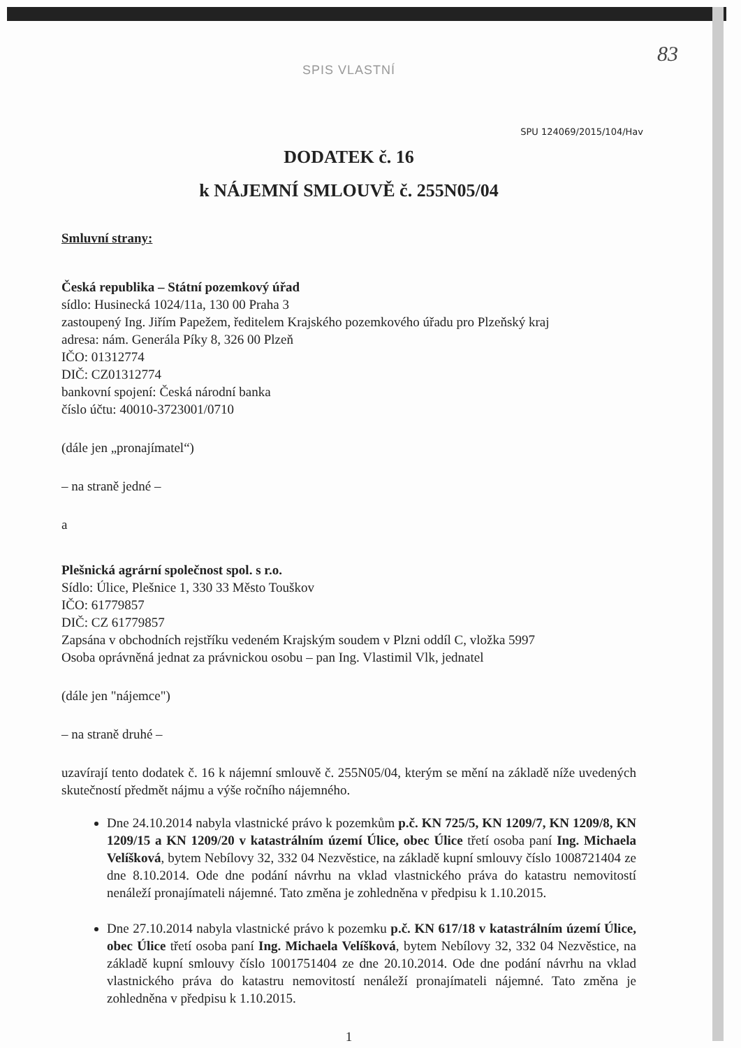83
SPIS VLASTNÍ
SPU 124069/2015/104/Hav
DODATEK č. 16
k NÁJEMNÍ SMLOUVĚ č. 255N05/04
Smluvní strany:
Česká republika – Státní pozemkový úřad
sídlo: Husinecká 1024/11a, 130 00 Praha 3
zastoupený Ing. Jiřím Papežem, ředitelem Krajského pozemkového úřadu pro Plzeňský kraj
adresa: nám. Generála Píky 8, 326 00 Plzeň
IČO: 01312774
DIČ: CZ01312774
bankovní spojení: Česká národní banka
číslo účtu: 40010-3723001/0710
(dále jen „pronajímatel“)
– na straně jedné –
a
Plešnická agrární společnost spol. s r.o.
Sídlo: Úlice, Plešnice 1, 330 33 Město Touškov
IČO: 61779857
DIČ: CZ 61779857
Zapsána v obchodních rejstříku vedeném Krajským soudem v Plzni oddíl C, vložka 5997
Osoba oprávněná jednat za právnickou osobu – pan Ing. Vlastimil Vlk, jednatel
(dále jen "nájemce")
– na straně druhé –
uzavírají tento dodatek č. 16 k nájemní smlouvě č. 255N05/04, kterým se mění na základě níže uvedených skutečností předmět nájmu a výše ročního nájemného.
Dne 24.10.2014 nabyla vlastnické právo k pozemkům p.č. KN 725/5, KN 1209/7, KN 1209/8, KN 1209/15 a KN 1209/20 v katastrálním území Úlice, obec Úlice třetí osoba paní Ing. Michaela Velíšková, bytem Nebílovy 32, 332 04 Nezvěstice, na základě kupní smlouvy číslo 1008721404 ze dne 8.10.2014. Ode dne podání návrhu na vklad vlastnického práva do katastru nemovitostí nenáleží pronajímateli nájemné. Tato změna je zohledněna v předpisu k 1.10.2015.
Dne 27.10.2014 nabyla vlastnické právo k pozemku p.č. KN 617/18 v katastrálním území Úlice, obec Úlice třetí osoba paní Ing. Michaela Velíšková, bytem Nebílovy 32, 332 04 Nezvěstice, na základě kupní smlouvy číslo 1001751404 ze dne 20.10.2014. Ode dne podání návrhu na vklad vlastnického práva do katastru nemovitostí nenáleží pronajímateli nájemné. Tato změna je zohledněna v předpisu k 1.10.2015.
1